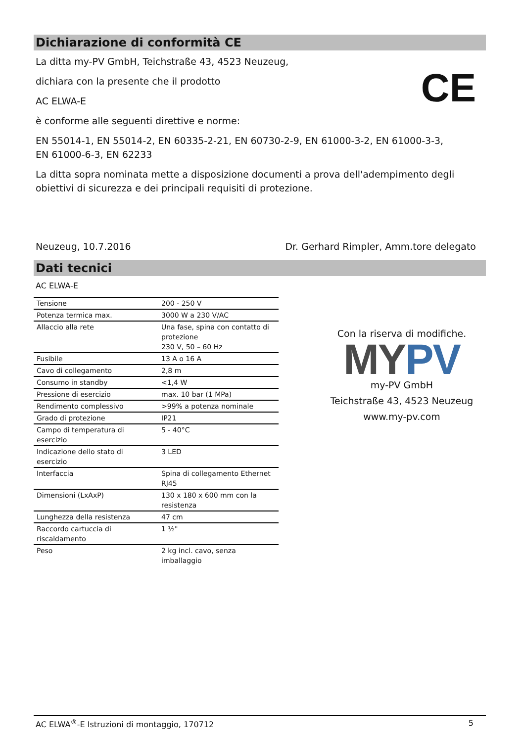Dichiarazione di conformità CE
CE
La ditta my-PV GmbH, Teichstraße 43, 4523 Neuzeug,
dichiara con la presente che il prodotto
AC ELWA-E
è conforme alle seguenti direttive e norme:
EN 55014-1, EN 55014-2, EN 60335-2-21, EN 60730-2-9, EN 61000-3-2, EN 61000-3-3,
EN 61000-6-3, EN 62233
La ditta sopra nominata mette a disposizione documenti a prova dell'adempimento degli obiettivi di sicurezza e dei principali requisiti di protezione.
Neuzeug, 10.7.2016 Dr. Gerhard Rimpler, Amm.tore delegato
Dati tecnici
Con la riserva di modifiche.
MY PV
my-PV GmbH
Teichstraße 43, 4523 Neuzeug
www.my-pv.com
AC ELWA-E
| Tensione | 200 - 250 V |
| Potenza termica max. | 3000 W a 230 V/AC |
| Allaccio alla rete | Una fase, spina con contatto di protezione 230 V, 50 – 60 Hz |
| Fusibile | 13 A o 16 A |
| Cavo di collegamento | 2,8 m |
| Consumo in standby | <1,4 W |
| Pressione di esercizio | max. 10 bar (1 MPa) |
| Rendimento complessivo | >99% a potenza nominale |
| Grado di protezione | IP21 |
| Campo di temperatura di esercizio | 5 - 40°C |
| Indicazione dello stato di esercizio | 3 LED |
| Interfaccia | Spina di collegamento Ethernet RJ45 |
| Dimensioni (LxAxP) | 130 x 180 x 600 mm con la resistenza |
| Lunghezza della resistenza | 47 cm |
| Raccordo cartuccia di riscaldamento | 1 ½" |
| Peso | 2 kg incl. cavo, senza imballaggio |
AC ELWA<sup>®</sup>-E Istruzioni di montaggio, 170712 5